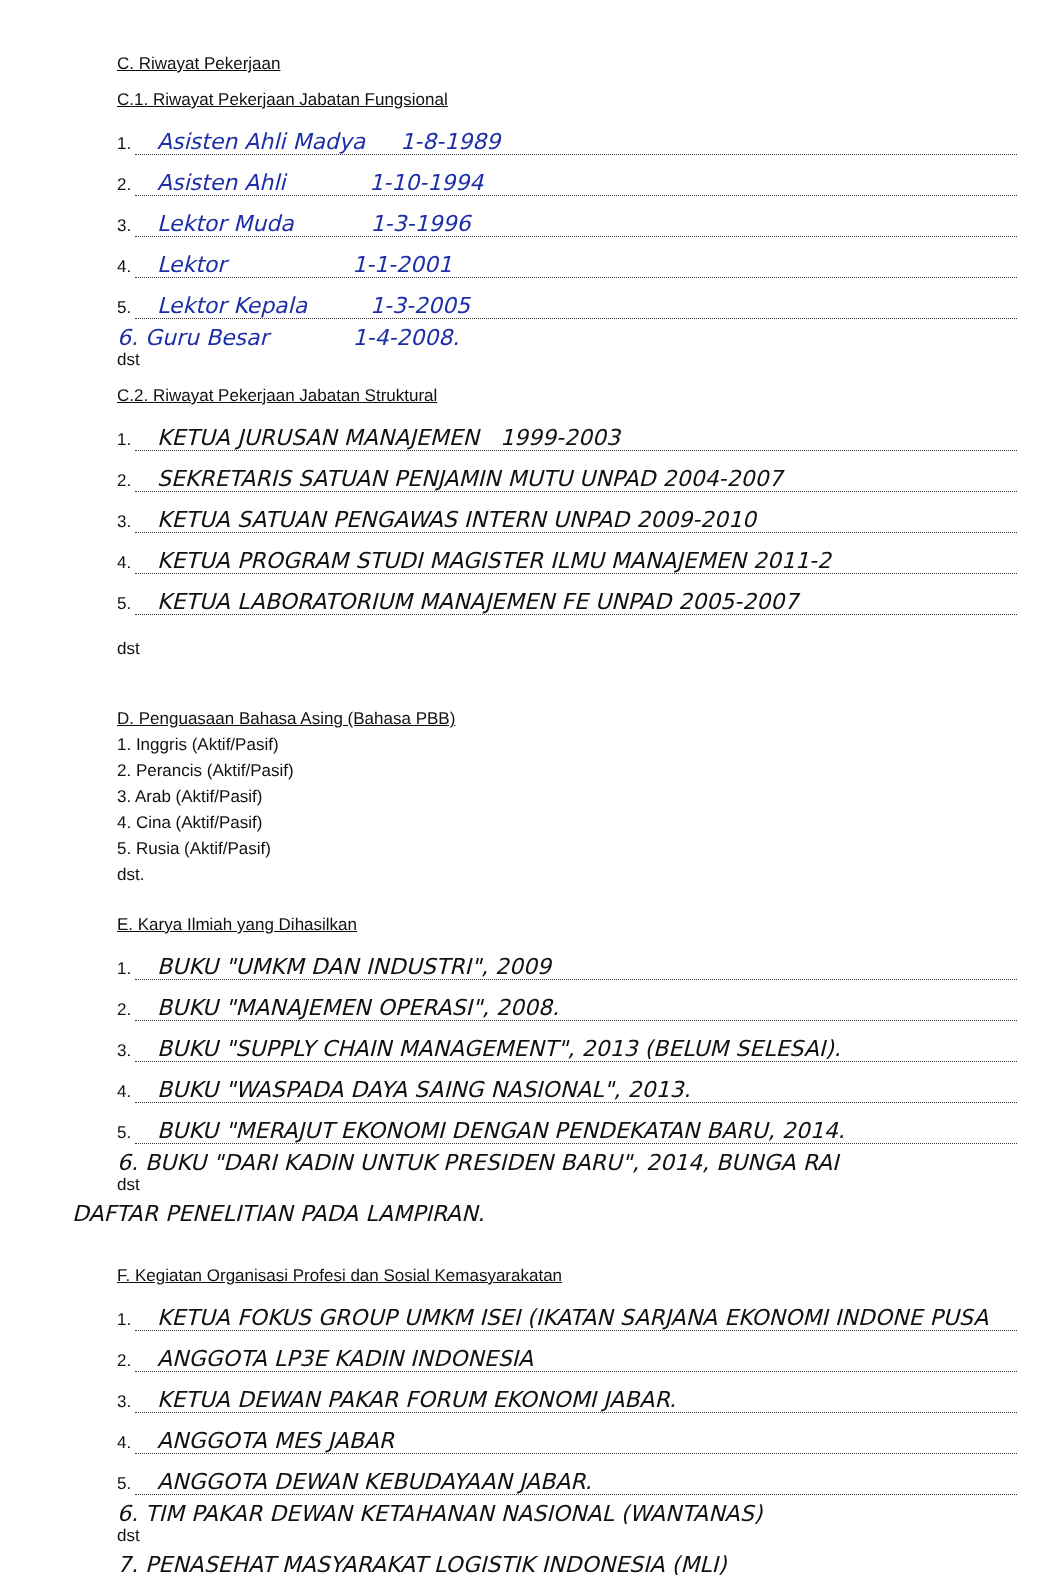C. Riwayat Pekerjaan
C.1. Riwayat Pekerjaan Jabatan Fungsional
1.
Asisten Ahli Madya 1-8-1989
2.
Asisten Ahli 1-10-1994
3.
Lektor Muda 1-3-1996
4.
Lektor 1-1-2001
5.
Lektor Kepala 1-3-2005
6. Guru Besar 1-4-2008.
dst
C.2. Riwayat Pekerjaan Jabatan Struktural
1.
KETUA JURUSAN MANAJEMEN 1999-2003
2.
SEKRETARIS SATUAN PENJAMIN MUTU UNPAD 2004-2007
3.
KETUA SATUAN PENGAWAS INTERN UNPAD 2009-2010
4.
KETUA PROGRAM STUDI MAGISTER ILMU MANAJEMEN 2011-2
5.
KETUA LABORATORIUM MANAJEMEN FE UNPAD 2005-2007
dst
D. Penguasaan Bahasa Asing (Bahasa PBB)
1. Inggris (Aktif/Pasif)
2. Perancis (Aktif/Pasif)
3. Arab (Aktif/Pasif)
4. Cina (Aktif/Pasif)
5. Rusia (Aktif/Pasif)
dst.
E. Karya Ilmiah yang Dihasilkan
1.
BUKU "UMKM DAN INDUSTRI", 2009
2.
BUKU "MANAJEMEN OPERASI", 2008.
3.
BUKU "SUPPLY CHAIN MANAGEMENT", 2013 (BELUM SELESAI).
4.
BUKU "WASPADA DAYA SAING NASIONAL", 2013.
5.
BUKU "MERAJUT EKONOMI DENGAN PENDEKATAN BARU, 2014.
6. BUKU "DARI KADIN UNTUK PRESIDEN BARU", 2014, BUNGA RAI
dst
DAFTAR PENELITIAN PADA LAMPIRAN.
F. Kegiatan Organisasi Profesi dan Sosial Kemasyarakatan
1.
KETUA FOKUS GROUP UMKM ISEI (IKATAN SARJANA EKONOMI INDONE PUSA
2.
ANGGOTA LP3E KADIN INDONESIA
3.
KETUA DEWAN PAKAR FORUM EKONOMI JABAR.
4.
ANGGOTA MES JABAR
5.
ANGGOTA DEWAN KEBUDAYAAN JABAR.
6. TIM PAKAR DEWAN KETAHANAN NASIONAL (WANTANAS)
dst
7. PENASEHAT MASYARAKAT LOGISTIK INDONESIA (MLI)